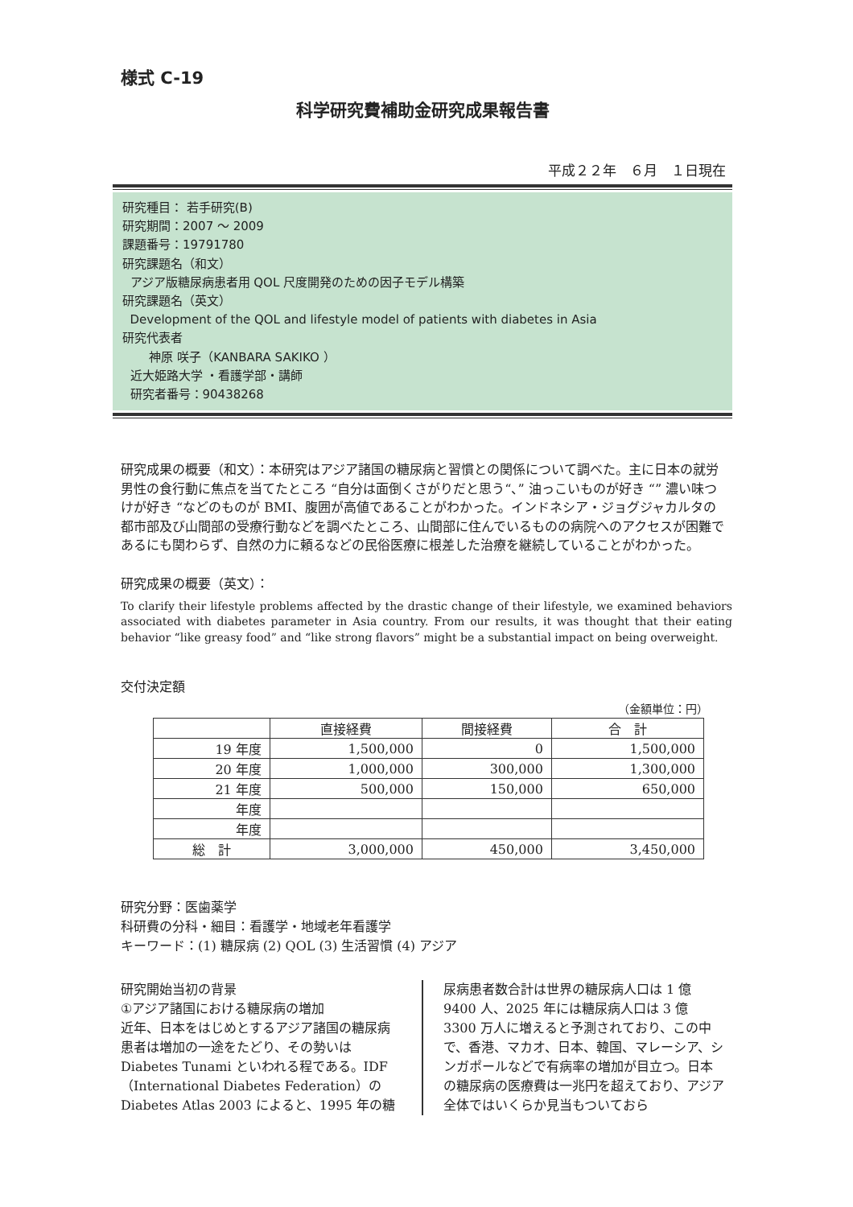様式 C-19
科学研究費補助金研究成果報告書
平成２２年　６月　１日現在
研究種目： 若手研究(B)
研究期間：2007 ～ 2009
課題番号：19791780
研究課題名（和文）
アジア版糖尿病患者用 QOL 尺度開発のための因子モデル構築
研究課題名（英文）
Development of the QOL and lifestyle model of patients with diabetes in Asia
研究代表者
神原 咲子（KANBARA SAKIKO ）
近大姫路大学 ・看護学部・講師
研究者番号：90438268
研究成果の概要（和文）：本研究はアジア諸国の糖尿病と習慣との関係について調べた。主に日本の就労男性の食行動に焦点を当てたところ “自分は面倒くさがりだと思う“、” 油っこいものが好き “” 濃い味つけが好き “などのものが BMI、腹囲が高値であることがわかった。インドネシア・ジョグジャカルタの都市部及び山間部の受療行動などを調べたところ、山間部に住んでいるものの病院へのアクセスが困難であるにも関わらず、自然の力に頼るなどの民俗医療に根差した治療を継続していることがわかった。
研究成果の概要（英文）：
To clarify their lifestyle problems affected by the drastic change of their lifestyle, we examined behaviors associated with diabetes parameter in Asia country. From our results, it was thought that their eating behavior “like greasy food” and “like strong flavors” might be a substantial impact on being overweight.
交付決定額
（金額単位：円）
| | 直接経費 | 間接経費 | 合 計 |
| --- | --- | --- | --- |
| 19 年度 | 1,500,000 | 0 | 1,500,000 |
| 20 年度 | 1,000,000 | 300,000 | 1,300,000 |
| 21 年度 | 500,000 | 150,000 | 650,000 |
| 年度 | | | |
| 年度 | | | |
| 総 計 | 3,000,000 | 450,000 | 3,450,000 |
研究分野：医歯薬学
科研費の分科・細目：看護学・地域老年看護学
キーワード：(1) 糖尿病 (2) QOL (3) 生活習慣 (4) アジア
研究開始当初の背景
①アジア諸国における糖尿病の増加
近年、日本をはじめとするアジア諸国の糖尿病患者は増加の一途をたどり、その勢いは Diabetes Tunami といわれる程である。IDF（International Diabetes Federation）の Diabetes Atlas 2003 によると、1995 年の糖
尿病患者数合計は世界の糖尿病人口は 1 億 9400 人、2025 年には糖尿病人口は 3 億 3300 万人に増えると予測されており、この中で、香港、マカオ、日本、韓国、マレーシア、シンガポールなどで有病率の増加が目立つ。日本の糖尿病の医療費は一兆円を超えており、アジア全体ではいくらか見当もついておら